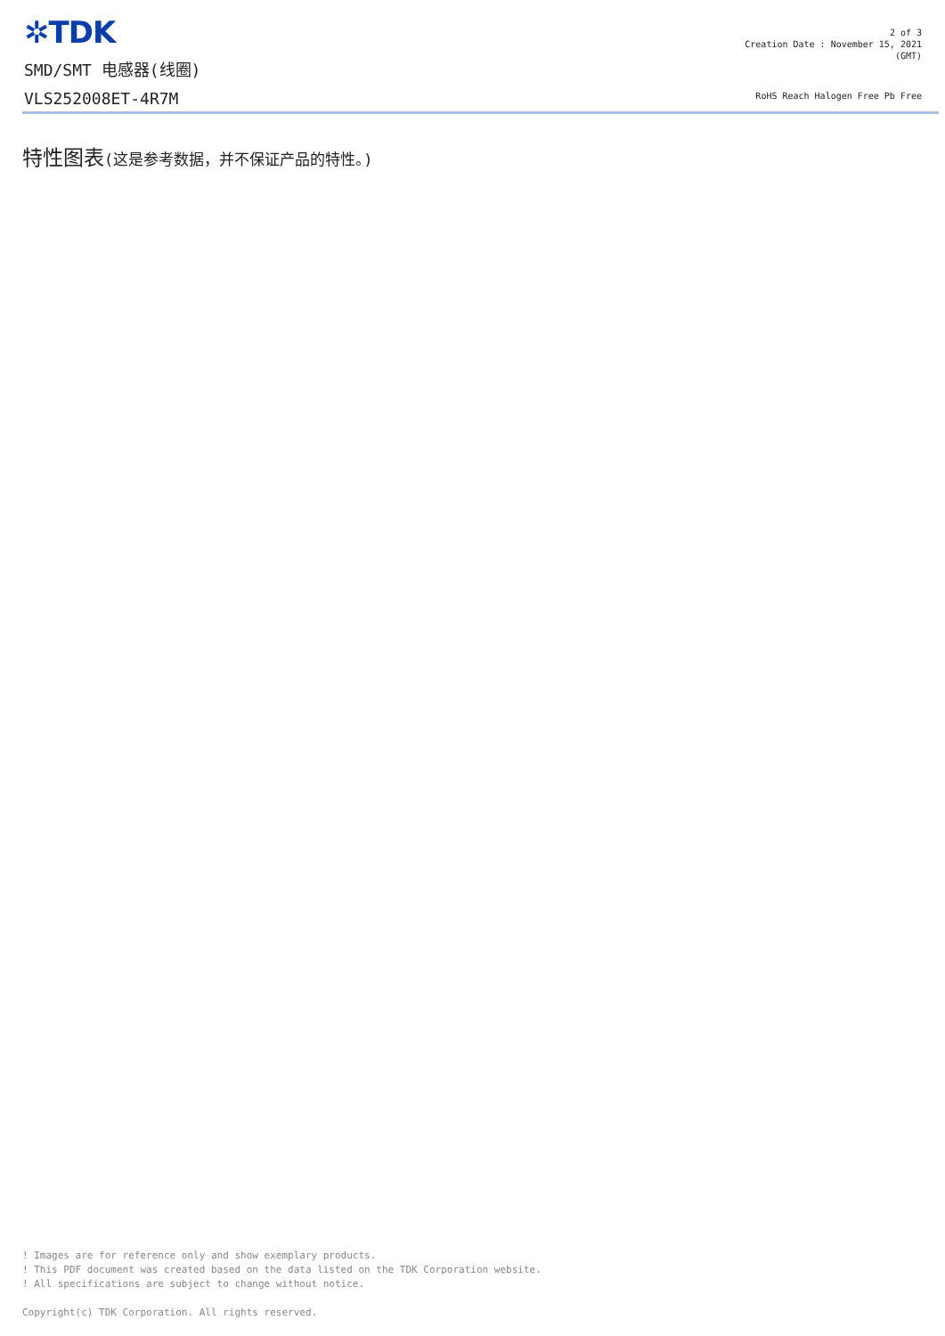✲TDK
SMD/SMT 电感器(线圈)
VLS252008ET-4R7M
2 of 3
Creation Date : November 15, 2021
(GMT)
RoHS Reach Halogen Free Pb Free
特性图表(这是参考数据，并不保证产品的特性。)
! Images are for reference only and show exemplary products.
! This PDF document was created based on the data listed on the TDK Corporation website.
! All specifications are subject to change without notice.
Copyright(c) TDK Corporation. All rights reserved.